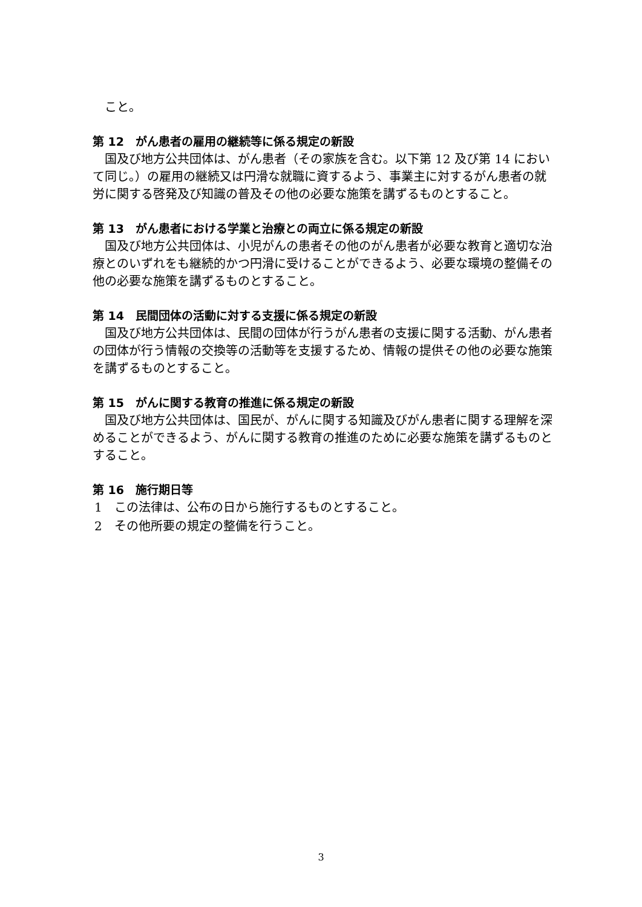こと。
第 12　がん患者の雇用の継続等に係る規定の新設
国及び地方公共団体は、がん患者（その家族を含む。以下第 12 及び第 14 において同じ。）の雇用の継続又は円滑な就職に資するよう、事業主に対するがん患者の就労に関する啓発及び知識の普及その他の必要な施策を講ずるものとすること。
第 13　がん患者における学業と治療との両立に係る規定の新設
国及び地方公共団体は、小児がんの患者その他のがん患者が必要な教育と適切な治療とのいずれをも継続的かつ円滑に受けることができるよう、必要な環境の整備その他の必要な施策を講ずるものとすること。
第 14　民間団体の活動に対する支援に係る規定の新設
国及び地方公共団体は、民間の団体が行うがん患者の支援に関する活動、がん患者の団体が行う情報の交換等の活動等を支援するため、情報の提供その他の必要な施策を講ずるものとすること。
第 15　がんに関する教育の推進に係る規定の新設
国及び地方公共団体は、国民が、がんに関する知識及びがん患者に関する理解を深めることができるよう、がんに関する教育の推進のために必要な施策を講ずるものとすること。
第 16　施行期日等
1　この法律は、公布の日から施行するものとすること。
2　その他所要の規定の整備を行うこと。
3